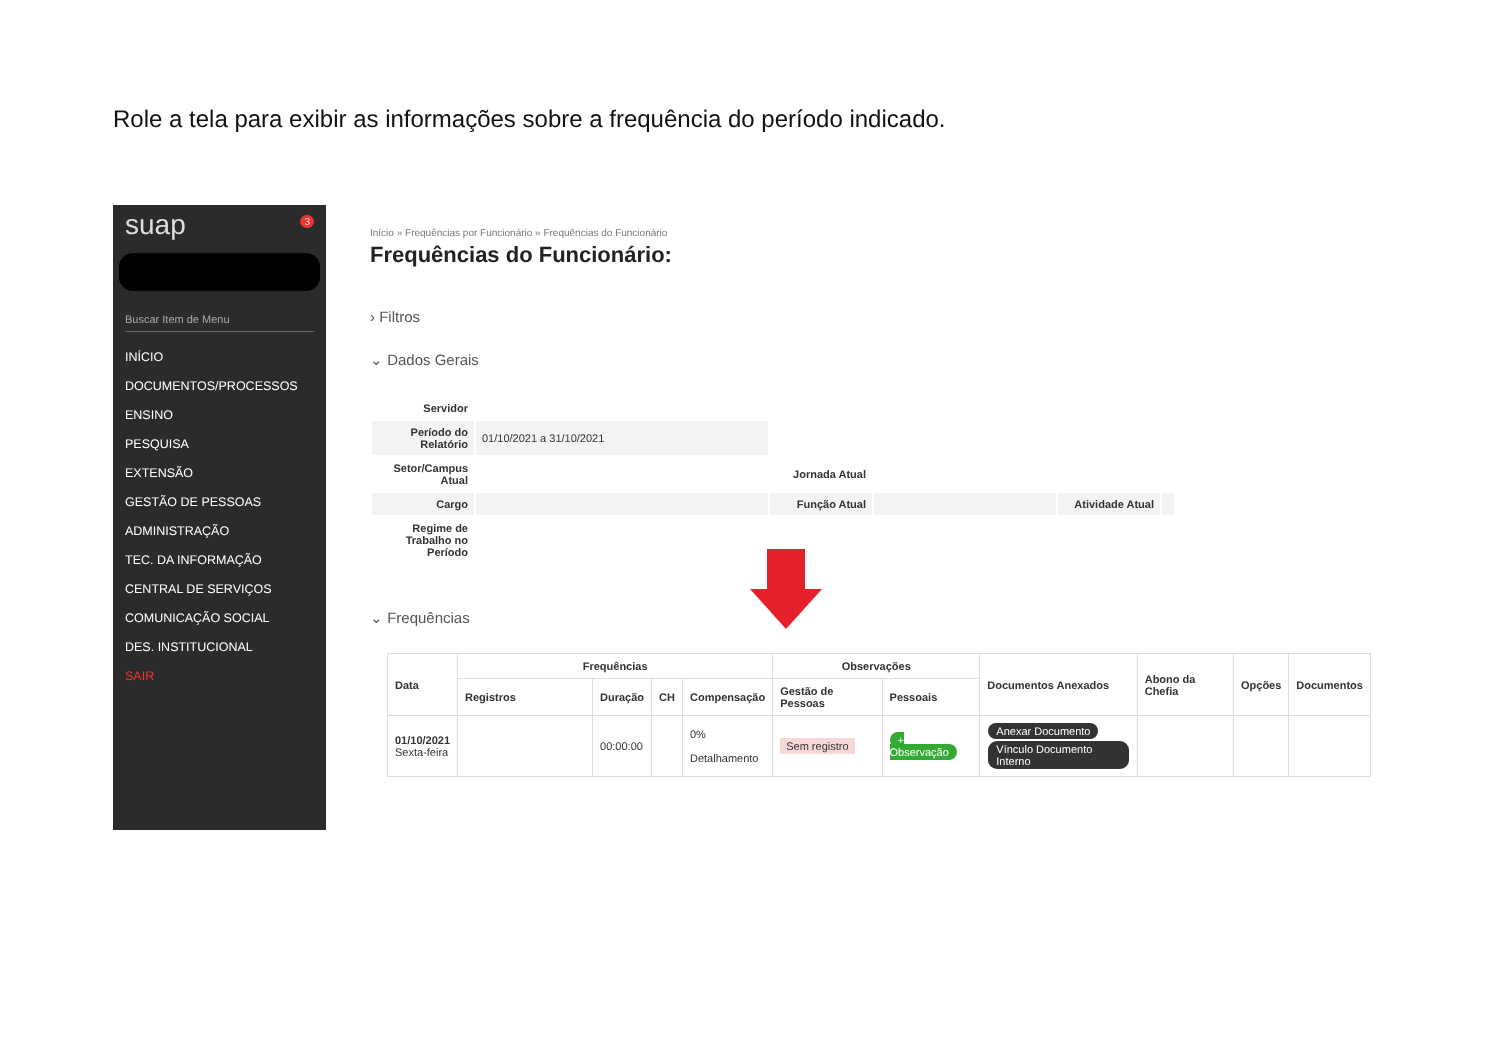Role a tela para exibir as informações sobre a frequência do período indicado.
suap 3
Buscar Item de Menu
INÍCIO
DOCUMENTOS/PROCESSOS
ENSINO
PESQUISA
EXTENSÃO
GESTÃO DE PESSOAS
ADMINISTRAÇÃO
TEC. DA INFORMAÇÃO
CENTRAL DE SERVIÇOS
COMUNICAÇÃO SOCIAL
DES. INSTITUCIONAL
SAIR
Início » Frequências por Funcionário » Frequências do Funcionário
Frequências do Funcionário:
› Filtros
⌄ Dados Gerais
| Servidor | | | | | |
| Período do Relatório | 01/10/2021 a 31/10/2021 | | | | |
| Setor/Campus Atual | | Jornada Atual | | | |
| Cargo | | Função Atual | | Atividade Atual | |
| Regime de Trabalho no Período | | | | | |
⌄ Frequências
| Data | Frequências | | | | Observações | | Documentos Anexados | Abono da Chefia | Opções | Documentos |
| --- | --- | --- | --- | --- | --- | --- | --- | --- | --- | --- |
| | Registros | Duração | CH | Compensação | Gestão de Pessoas | Pessoais | | | | |
| 01/10/2021 Sexta-feira | | 00:00:00 | | 0% Detalhamento | Sem registro | + Observação | Anexar Documento Vínculo Documento Interno | | | |